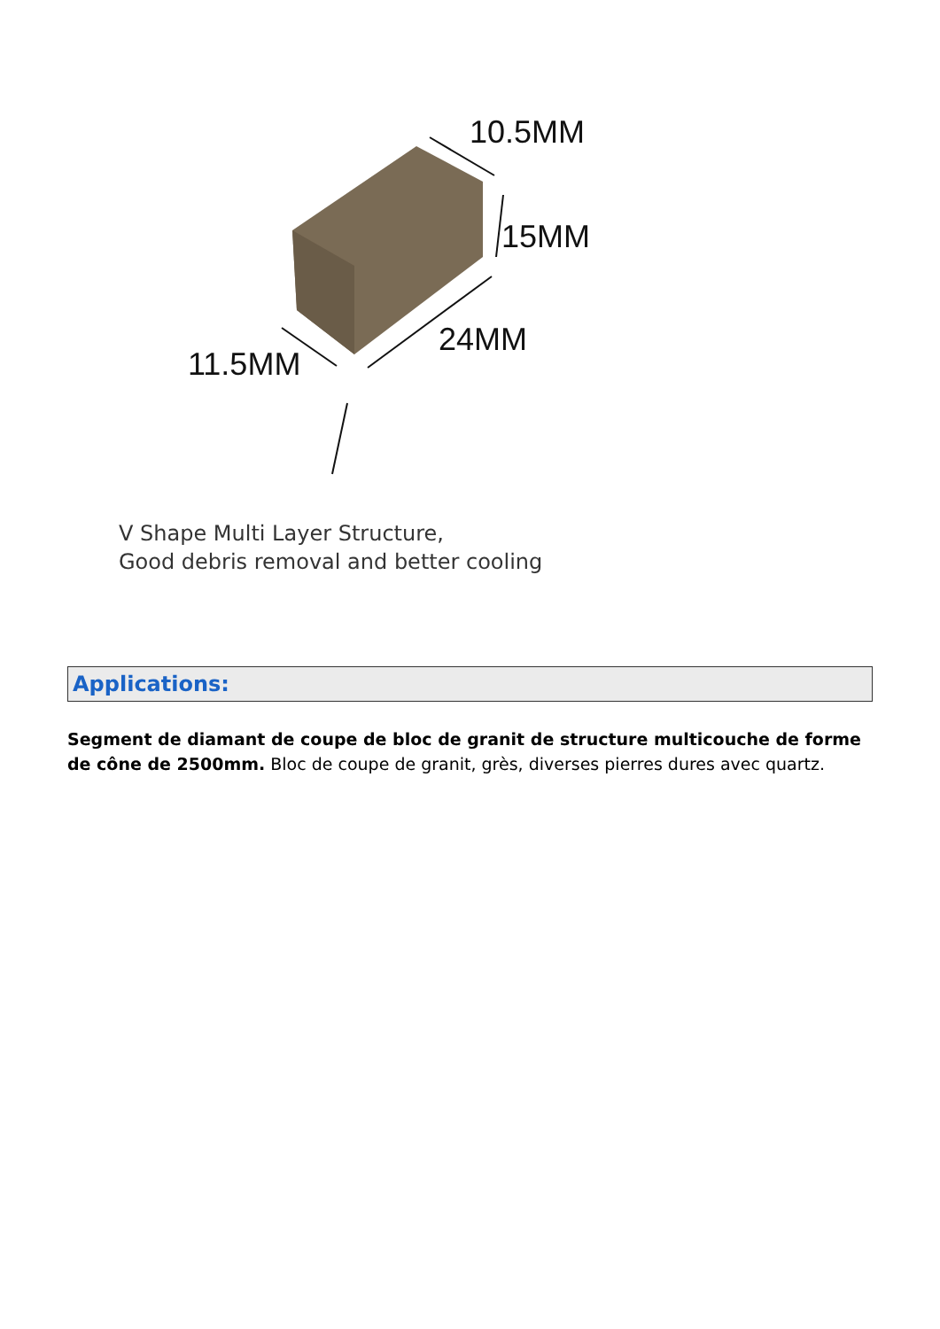10.5MM
15MM
24MM
11.5MM
V Shape Multi Layer Structure,
Good debris removal and better cooling
Applications:
Segment de diamant de coupe de bloc de granit de structure multicouche de forme de cône de 2500mm. Bloc de coupe de granit, grès, diverses pierres dures avec quartz.